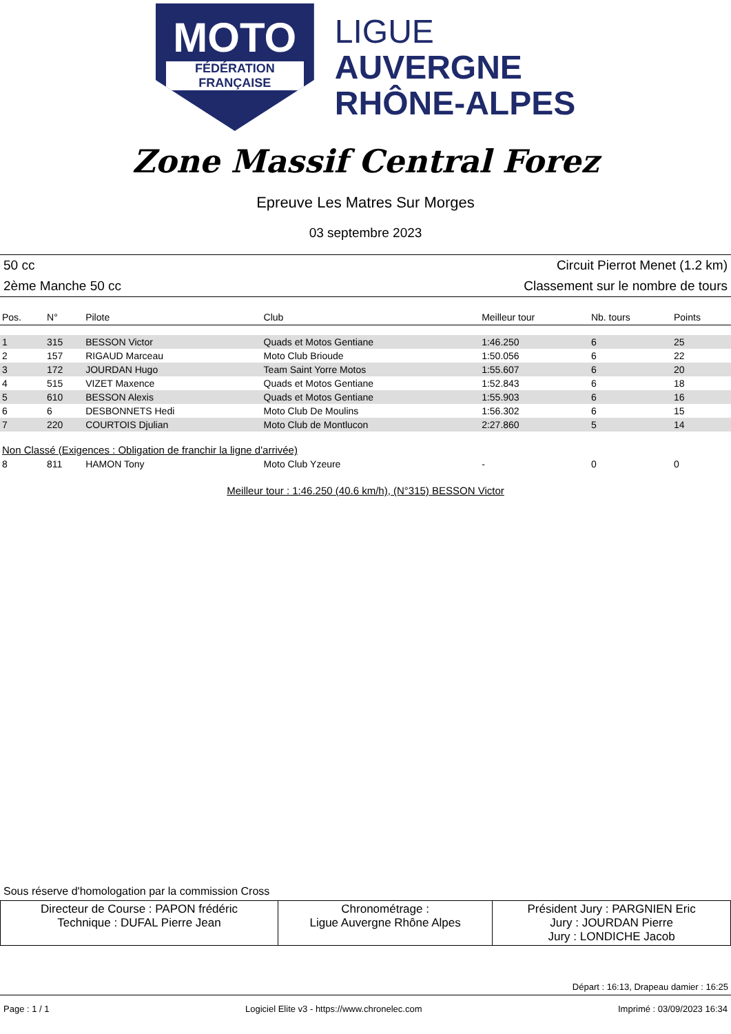MOTO
FÉDÉRATION FRANÇAISE
LIGUE
AUVERGNE
RHÔNE-ALPES
Zone Massif Central Forez
Epreuve Les Matres Sur Morges
03 septembre 2023
50 cc Circuit Pierrot Menet (1.2 km)
2ème Manche 50 cc Classement sur le nombre de tours
| Pos. | N° | Pilote | Club | Meilleur tour | Nb. tours | Points |
| --- | --- | --- | --- | --- | --- | --- |
| 1 | 315 | BESSON Victor | Quads et Motos Gentiane | 1:46.250 | 6 | 25 |
| 2 | 157 | RIGAUD Marceau | Moto Club Brioude | 1:50.056 | 6 | 22 |
| 3 | 172 | JOURDAN Hugo | Team Saint Yorre Motos | 1:55.607 | 6 | 20 |
| 4 | 515 | VIZET Maxence | Quads et Motos Gentiane | 1:52.843 | 6 | 18 |
| 5 | 610 | BESSON Alexis | Quads et Motos Gentiane | 1:55.903 | 6 | 16 |
| 6 | 6 | DESBONNETS Hedi | Moto Club De Moulins | 1:56.302 | 6 | 15 |
| 7 | 220 | COURTOIS Djulian | Moto Club de Montlucon | 2:27.860 | 5 | 14 |
| Non Classé (Exigences : Obligation de franchir la ligne d'arrivée) | | | | | | |
| 8 | 811 | HAMON Tony | Moto Club Yzeure | - | 0 | 0 |
Meilleur tour : 1:46.250 (40.6 km/h), (N°315) BESSON Victor
Sous réserve d'homologation par la commission Cross
| Directeur de Course : PAPON frédéric Technique : DUFAL Pierre Jean | Chronométrage : Ligue Auvergne Rhône Alpes | Président Jury : PARGNIEN Eric Jury : JOURDAN Pierre Jury : LONDICHE Jacob |
Départ : 16:13, Drapeau damier : 16:25
Page : 1 / 1 Logiciel Elite v3 - https://www.chronelec.com Imprimé : 03/09/2023 16:34